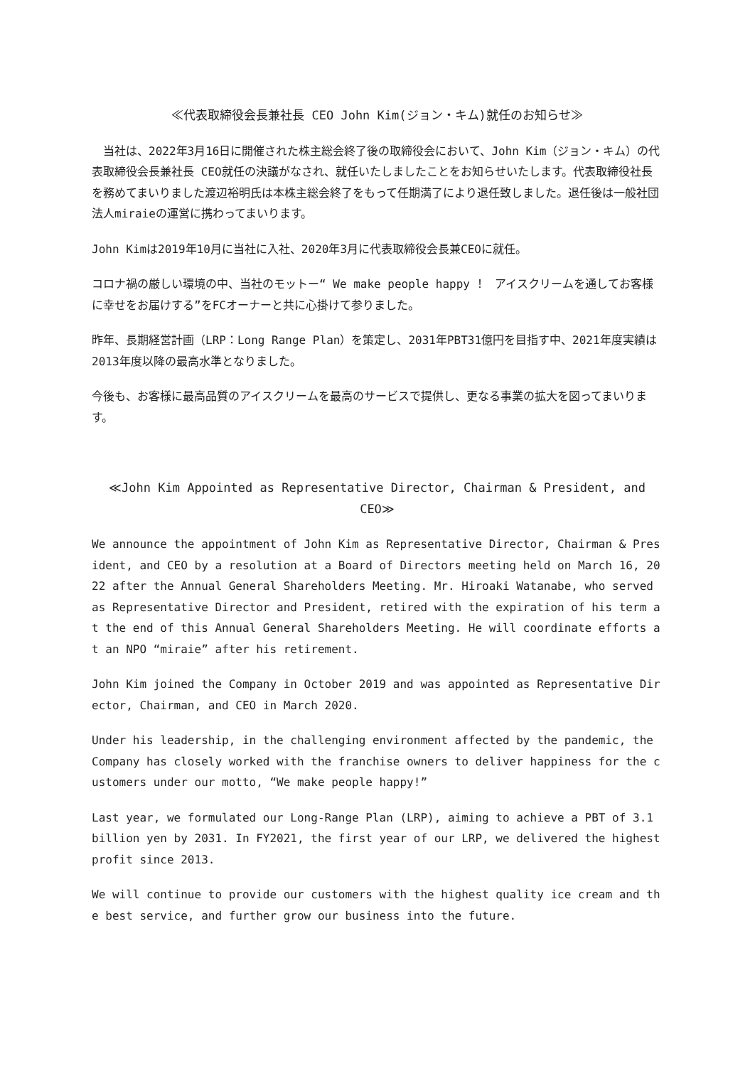≪代表取締役会長兼社長 CEO John Kim(ジョン・キム)就任のお知らせ≫
　当社は、2022年3月16日に開催された株主総会終了後の取締役会において、John Kim（ジョン・キム）の代表取締役会長兼社長 CEO就任の決議がなされ、就任いたしましたことをお知らせいたします。代表取締役社長を務めてまいりました渡辺裕明氏は本株主総会終了をもって任期満了により退任致しました。退任後は一般社団法人miraieの運営に携わってまいります。
John Kimは2019年10月に当社に入社、2020年3月に代表取締役会長兼CEOに就任。
コロナ禍の厳しい環境の中、当社のモットー“ We make people happy ！ アイスクリームを通してお客様に幸せをお届けする”をFCオーナーと共に心掛けて参りました。
昨年、長期経営計画（LRP：Long Range Plan）を策定し、2031年PBT31億円を目指す中、2021年度実績は2013年度以降の最高水準となりました。
今後も、お客様に最高品質のアイスクリームを最高のサービスで提供し、更なる事業の拡大を図ってまいります。
≪John Kim Appointed as Representative Director, Chairman & President, and CEO≫
We announce the appointment of John Kim as Representative Director, Chairman & President, and CEO by a resolution at a Board of Directors meeting held on March 16, 2022 after the Annual General Shareholders Meeting. Mr. Hiroaki Watanabe, who served as Representative Director and President, retired with the expiration of his term at the end of this Annual General Shareholders Meeting. He will coordinate efforts at an NPO “miraie” after his retirement.
John Kim joined the Company in October 2019 and was appointed as Representative Director, Chairman, and CEO in March 2020.
Under his leadership, in the challenging environment affected by the pandemic, the Company has closely worked with the franchise owners to deliver happiness for the customers under our motto, “We make people happy!”
Last year, we formulated our Long-Range Plan (LRP), aiming to achieve a PBT of 3.1 billion yen by 2031. In FY2021, the first year of our LRP, we delivered the highest profit since 2013.
We will continue to provide our customers with the highest quality ice cream and the best service, and further grow our business into the future.